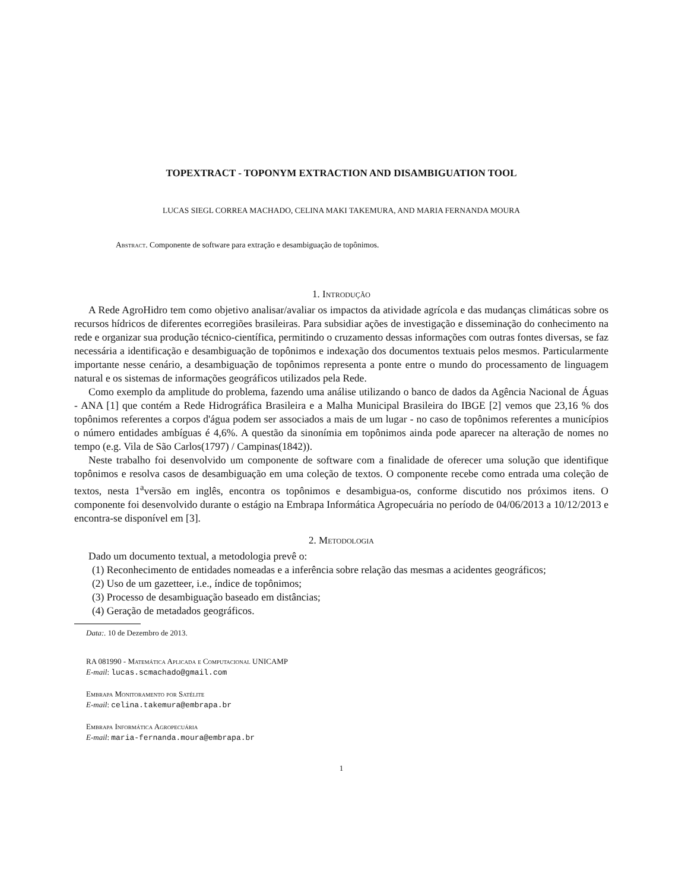TOPEXTRACT - TOPONYM EXTRACTION AND DISAMBIGUATION TOOL
LUCAS SIEGL CORREA MACHADO, CELINA MAKI TAKEMURA, AND MARIA FERNANDA MOURA
Abstract. Componente de software para extração e desambiguação de topônimos.
1. Introdução
A Rede AgroHidro tem como objetivo analisar/avaliar os impactos da atividade agrícola e das mudanças climáticas sobre os recursos hídricos de diferentes ecorregiões brasileiras. Para subsidiar ações de investigação e disseminação do conhecimento na rede e organizar sua produção técnico-científica, permitindo o cruzamento dessas informações com outras fontes diversas, se faz necessária a identificação e desambiguação de topônimos e indexação dos documentos textuais pelos mesmos. Particularmente importante nesse cenário, a desambiguação de topônimos representa a ponte entre o mundo do processamento de linguagem natural e os sistemas de informações geográficos utilizados pela Rede.
Como exemplo da amplitude do problema, fazendo uma análise utilizando o banco de dados da Agência Nacional de Águas - ANA [1] que contém a Rede Hidrográfica Brasileira e a Malha Municipal Brasileira do IBGE [2] vemos que 23,16 % dos topônimos referentes a corpos d'água podem ser associados a mais de um lugar - no caso de topônimos referentes a municípios o número entidades ambíguas é 4,6%. A questão da sinonímia em topônimos ainda pode aparecer na alteração de nomes no tempo (e.g. Vila de São Carlos(1797) / Campinas(1842)).
Neste trabalho foi desenvolvido um componente de software com a finalidade de oferecer uma solução que identifique topônimos e resolva casos de desambiguação em uma coleção de textos. O componente recebe como entrada uma coleção de textos, nesta 1<sup>a</sup>versão em inglês, encontra os topônimos e desambigua-os, conforme discutido nos próximos itens. O componente foi desenvolvido durante o estágio na Embrapa Informática Agropecuária no período de 04/06/2013 a 10/12/2013 e encontra-se disponível em [3].
2. Metodologia
Dado um documento textual, a metodologia prevê o:
(1) Reconhecimento de entidades nomeadas e a inferência sobre relação das mesmas a acidentes geográficos;
(2) Uso de um gazetteer, i.e., índice de topônimos;
(3) Processo de desambiguação baseado em distâncias;
(4) Geração de metadados geográficos.
Data:. 10 de Dezembro de 2013.
RA 081990 - Matemática Aplicada e Computacional UNICAMP
E-mail: lucas.scmachado@gmail.com
Embrapa Monitoramento por Satélite
E-mail: celina.takemura@embrapa.br
Embrapa Informática Agropecuária
E-mail: maria-fernanda.moura@embrapa.br
1